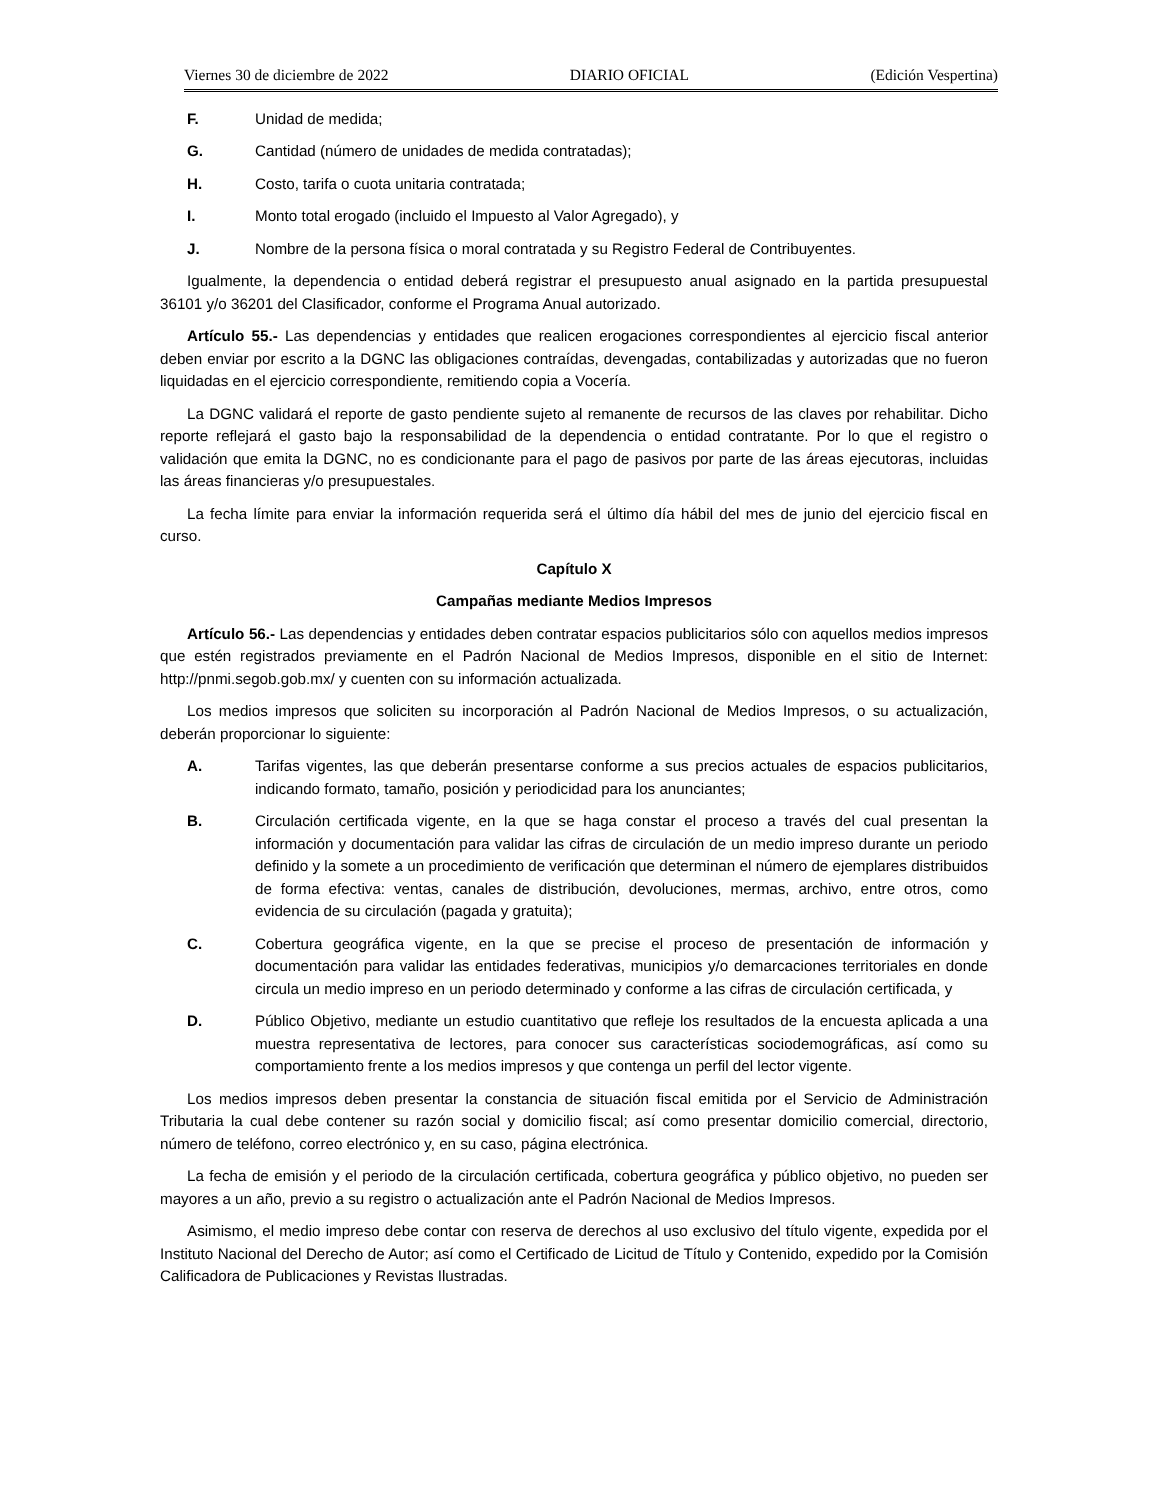Viernes 30 de diciembre de 2022 DIARIO OFICIAL (Edición Vespertina)
F. Unidad de medida;
G. Cantidad (número de unidades de medida contratadas);
H. Costo, tarifa o cuota unitaria contratada;
I. Monto total erogado (incluido el Impuesto al Valor Agregado), y
J. Nombre de la persona física o moral contratada y su Registro Federal de Contribuyentes.
Igualmente, la dependencia o entidad deberá registrar el presupuesto anual asignado en la partida presupuestal 36101 y/o 36201 del Clasificador, conforme el Programa Anual autorizado.
Artículo 55.- Las dependencias y entidades que realicen erogaciones correspondientes al ejercicio fiscal anterior deben enviar por escrito a la DGNC las obligaciones contraídas, devengadas, contabilizadas y autorizadas que no fueron liquidadas en el ejercicio correspondiente, remitiendo copia a Vocería.
La DGNC validará el reporte de gasto pendiente sujeto al remanente de recursos de las claves por rehabilitar. Dicho reporte reflejará el gasto bajo la responsabilidad de la dependencia o entidad contratante. Por lo que el registro o validación que emita la DGNC, no es condicionante para el pago de pasivos por parte de las áreas ejecutoras, incluidas las áreas financieras y/o presupuestales.
La fecha límite para enviar la información requerida será el último día hábil del mes de junio del ejercicio fiscal en curso.
Capítulo X
Campañas mediante Medios Impresos
Artículo 56.- Las dependencias y entidades deben contratar espacios publicitarios sólo con aquellos medios impresos que estén registrados previamente en el Padrón Nacional de Medios Impresos, disponible en el sitio de Internet: http://pnmi.segob.gob.mx/ y cuenten con su información actualizada.
Los medios impresos que soliciten su incorporación al Padrón Nacional de Medios Impresos, o su actualización, deberán proporcionar lo siguiente:
A. Tarifas vigentes, las que deberán presentarse conforme a sus precios actuales de espacios publicitarios, indicando formato, tamaño, posición y periodicidad para los anunciantes;
B. Circulación certificada vigente, en la que se haga constar el proceso a través del cual presentan la información y documentación para validar las cifras de circulación de un medio impreso durante un periodo definido y la somete a un procedimiento de verificación que determinan el número de ejemplares distribuidos de forma efectiva: ventas, canales de distribución, devoluciones, mermas, archivo, entre otros, como evidencia de su circulación (pagada y gratuita);
C. Cobertura geográfica vigente, en la que se precise el proceso de presentación de información y documentación para validar las entidades federativas, municipios y/o demarcaciones territoriales en donde circula un medio impreso en un periodo determinado y conforme a las cifras de circulación certificada, y
D. Público Objetivo, mediante un estudio cuantitativo que refleje los resultados de la encuesta aplicada a una muestra representativa de lectores, para conocer sus características sociodemográficas, así como su comportamiento frente a los medios impresos y que contenga un perfil del lector vigente.
Los medios impresos deben presentar la constancia de situación fiscal emitida por el Servicio de Administración Tributaria la cual debe contener su razón social y domicilio fiscal; así como presentar domicilio comercial, directorio, número de teléfono, correo electrónico y, en su caso, página electrónica.
La fecha de emisión y el periodo de la circulación certificada, cobertura geográfica y público objetivo, no pueden ser mayores a un año, previo a su registro o actualización ante el Padrón Nacional de Medios Impresos.
Asimismo, el medio impreso debe contar con reserva de derechos al uso exclusivo del título vigente, expedida por el Instituto Nacional del Derecho de Autor; así como el Certificado de Licitud de Título y Contenido, expedido por la Comisión Calificadora de Publicaciones y Revistas Ilustradas.